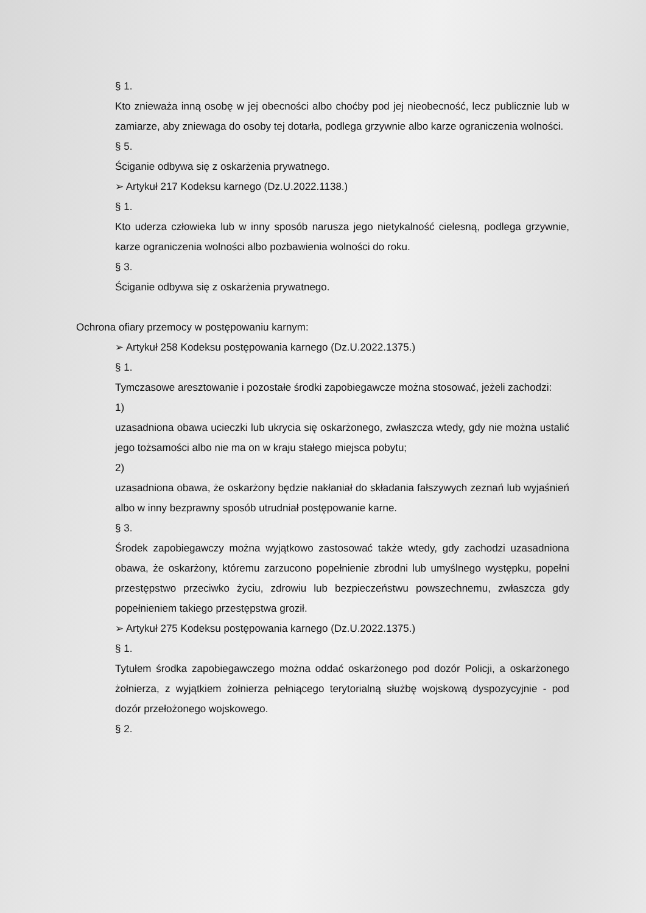§ 1.
Kto znieważa inną osobę w jej obecności albo choćby pod jej nieobecność, lecz publicznie lub w zamiarze, aby zniewaga do osoby tej dotarła, podlega grzywnie albo karze ograniczenia wolności.
§ 5.
Ściganie odbywa się z oskarżenia prywatnego.
➢ Artykuł 217 Kodeksu karnego (Dz.U.2022.1138.)
§ 1.
Kto uderza człowieka lub w inny sposób narusza jego nietykalność cielesną, podlega grzywnie, karze ograniczenia wolności albo pozbawienia wolności do roku.
§ 3.
Ściganie odbywa się z oskarżenia prywatnego.
Ochrona ofiary przemocy w postępowaniu karnym:
➢ Artykuł 258 Kodeksu postępowania karnego (Dz.U.2022.1375.)
§ 1.
Tymczasowe aresztowanie i pozostałe środki zapobiegawcze można stosować, jeżeli zachodzi:
1)
uzasadniona obawa ucieczki lub ukrycia się oskarżonego, zwłaszcza wtedy, gdy nie można ustalić jego tożsamości albo nie ma on w kraju stałego miejsca pobytu;
2)
uzasadniona obawa, że oskarżony będzie nakłaniał do składania fałszywych zeznań lub wyjaśnień albo w inny bezprawny sposób utrudniał postępowanie karne.
§ 3.
Środek zapobiegawczy można wyjątkowo zastosować także wtedy, gdy zachodzi uzasadniona obawa, że oskarżony, któremu zarzucono popełnienie zbrodni lub umyślnego występku, popełni przestępstwo przeciwko życiu, zdrowiu lub bezpieczeństwu powszechnemu, zwłaszcza gdy popełnieniem takiego przestępstwa groził.
➢ Artykuł 275 Kodeksu postępowania karnego (Dz.U.2022.1375.)
§ 1.
Tytułem środka zapobiegawczego można oddać oskarżonego pod dozór Policji, a oskarżonego żołnierza, z wyjątkiem żołnierza pełniącego terytorialną służbę wojskową dyspozycyjnie - pod dozór przełożonego wojskowego.
§ 2.